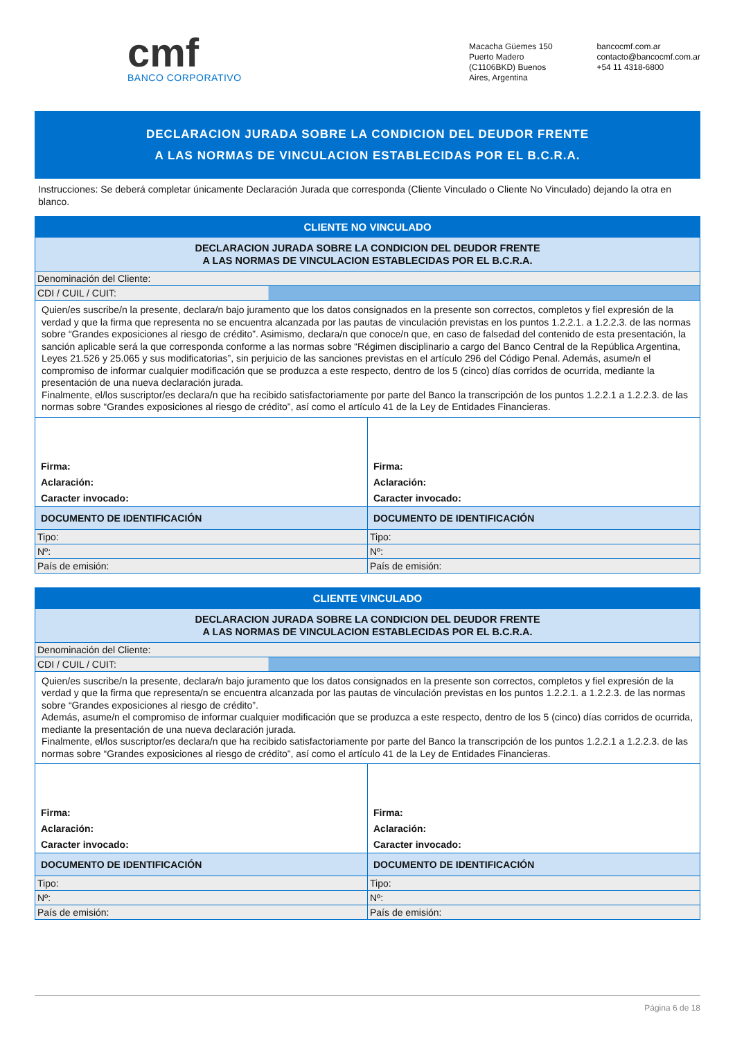cmf
BANCO CORPORATIVO
Macacha Güemes 150
Puerto Madero
(C1106BKD) Buenos
Aires, Argentina
bancocmf.com.ar
contacto@bancocmf.com.ar
+54 11 4318-6800
DECLARACION JURADA SOBRE LA CONDICION DEL DEUDOR FRENTE
A LAS NORMAS DE VINCULACION ESTABLECIDAS POR EL B.C.R.A.
Instrucciones: Se deberá completar únicamente Declaración Jurada que corresponda (Cliente Vinculado o Cliente No Vinculado) dejando la otra en blanco.
| CLIENTE NO VINCULADO | |
| DECLARACION JURADA SOBRE LA CONDICION DEL DEUDOR FRENTE A LAS NORMAS DE VINCULACION ESTABLECIDAS POR EL B.C.R.A. | |
| Denominación del Cliente: | |
| CDI / CUIL / CUIT: | |
| Quien/es suscribe/n la presente, declara/n bajo juramento que los datos consignados en la presente son correctos, completos y fiel expresión de la verdad y que la firma que representa no se encuentra alcanzada por las pautas de vinculación previstas en los puntos 1.2.2.1. a 1.2.2.3. de las normas sobre “Grandes exposiciones al riesgo de crédito”. Asimismo, declara/n que conoce/n que, en caso de falsedad del contenido de esta presentación, la sanción aplicable será la que corresponda conforme a las normas sobre “Régimen disciplinario a cargo del Banco Central de la República Argentina, Leyes 21.526 y 25.065 y sus modificatorias”, sin perjuicio de las sanciones previstas en el artículo 296 del Código Penal. Además, asume/n el compromiso de informar cualquier modificación que se produzca a este respecto, dentro de los 5 (cinco) días corridos de ocurrida, mediante la presentación de una nueva declaración jurada. Finalmente, el/los suscriptor/es declara/n que ha recibido satisfactoriamente por parte del Banco la transcripción de los puntos 1.2.2.1 a 1.2.2.3. de las normas sobre “Grandes exposiciones al riesgo de crédito”, así como el artículo 41 de la Ley de Entidades Financieras. | |
| Firma: Aclaración: Caracter invocado: | Firma: Aclaración: Caracter invocado: |
| DOCUMENTO DE IDENTIFICACIÓN | DOCUMENTO DE IDENTIFICACIÓN |
| Tipo: | Tipo: |
| Nº: | Nº: |
| País de emisión: | País de emisión: |
| CLIENTE VINCULADO | |
| DECLARACION JURADA SOBRE LA CONDICION DEL DEUDOR FRENTE A LAS NORMAS DE VINCULACION ESTABLECIDAS POR EL B.C.R.A. | |
| Denominación del Cliente: | |
| CDI / CUIL / CUIT: | |
| Quien/es suscribe/n la presente, declara/n bajo juramento que los datos consignados en la presente son correctos, completos y fiel expresión de la verdad y que la firma que representa/n se encuentra alcanzada por las pautas de vinculación previstas en los puntos 1.2.2.1. a 1.2.2.3. de las normas sobre “Grandes exposiciones al riesgo de crédito”. Además, asume/n el compromiso de informar cualquier modificación que se produzca a este respecto, dentro de los 5 (cinco) días corridos de ocurrida, mediante la presentación de una nueva declaración jurada. Finalmente, el/los suscriptor/es declara/n que ha recibido satisfactoriamente por parte del Banco la transcripción de los puntos 1.2.2.1 a 1.2.2.3. de las normas sobre “Grandes exposiciones al riesgo de crédito”, así como el artículo 41 de la Ley de Entidades Financieras. | |
| Firma: Aclaración: Caracter invocado: | Firma: Aclaración: Caracter invocado: |
| DOCUMENTO DE IDENTIFICACIÓN | DOCUMENTO DE IDENTIFICACIÓN |
| Tipo: | Tipo: |
| Nº: | Nº: |
| País de emisión: | País de emisión: |
Página 6 de 18